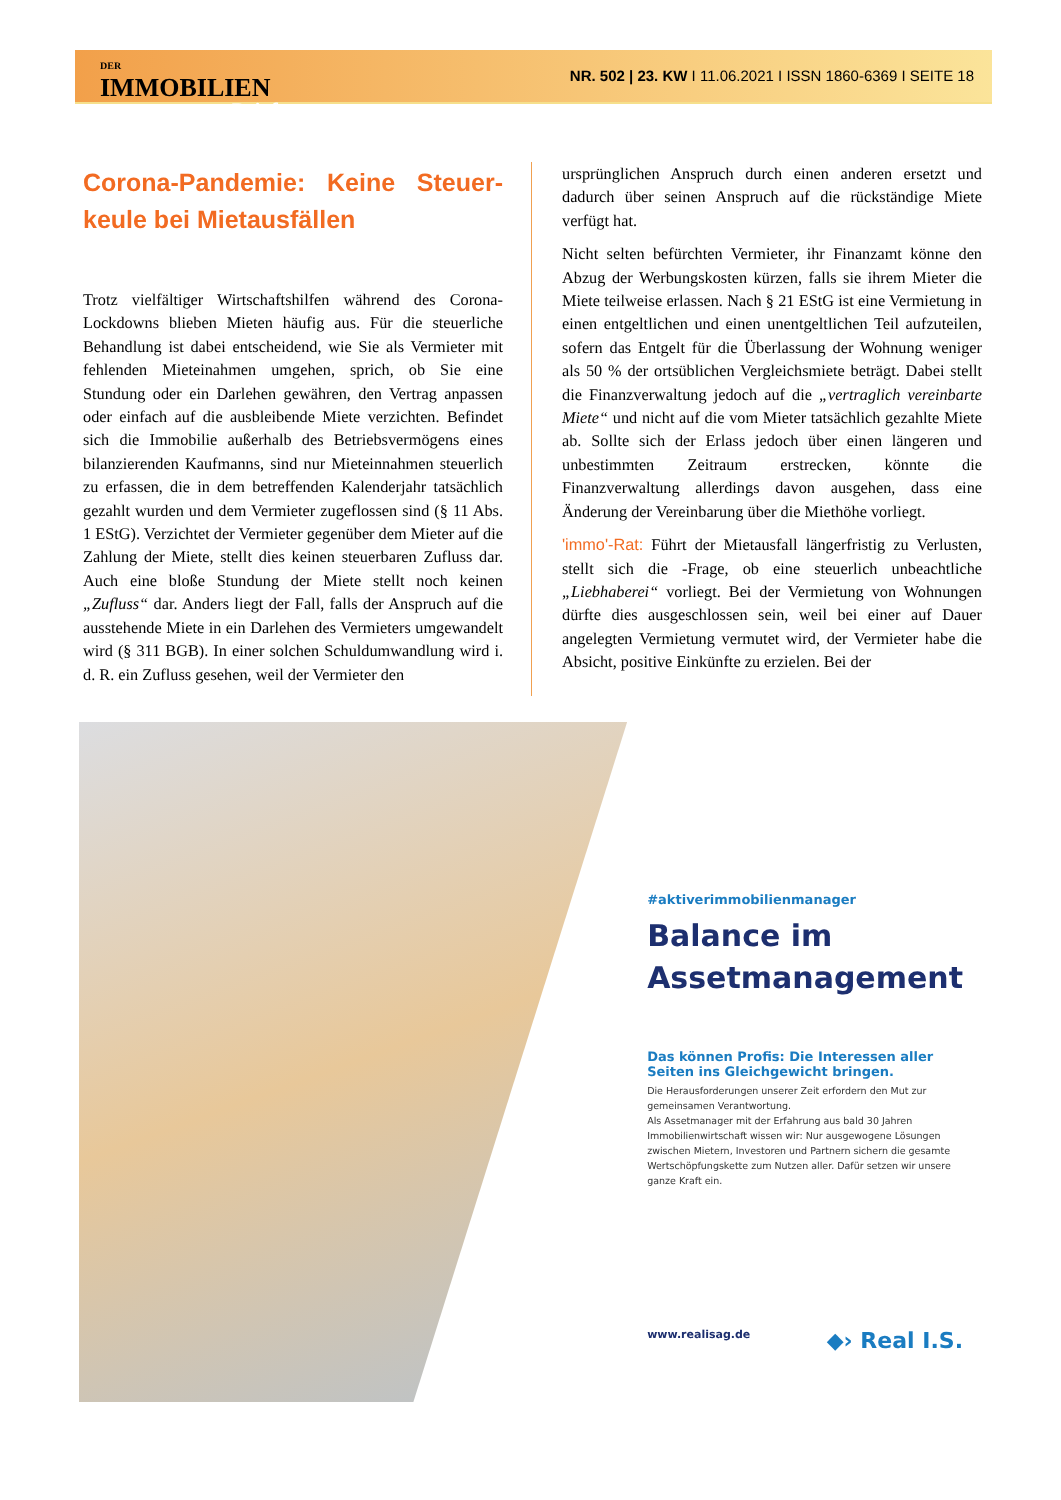DER
IMMOBILIEN
Brief
NR. 502 | 23. KW I 11.06.2021 I ISSN 1860-6369 I SEITE 18
Corona-Pandemie: Keine Steuer-keule bei Mietausfällen
Trotz vielfältiger Wirtschaftshilfen während des Corona-Lockdowns blieben Mieten häufig aus. Für die steuerliche Behandlung ist dabei entscheidend, wie Sie als Vermieter mit fehlenden Mieteinahmen umgehen, sprich, ob Sie eine Stundung oder ein Darlehen gewähren, den Vertrag anpassen oder einfach auf die ausbleibende Miete verzichten. Befindet sich die Immobilie außerhalb des Betriebsvermögens eines bilanzierenden Kaufmanns, sind nur Mieteinnahmen steuerlich zu erfassen, die in dem betreffenden Kalenderjahr tatsächlich gezahlt wurden und dem Vermieter zugeflossen sind (§ 11 Abs. 1 EStG). Verzichtet der Vermieter gegenüber dem Mieter auf die Zahlung der Miete, stellt dies keinen steuerbaren Zufluss dar. Auch eine bloße Stundung der Miete stellt noch keinen „Zufluss“ dar. Anders liegt der Fall, falls der Anspruch auf die ausstehende Miete in ein Darlehen des Vermieters umgewandelt wird (§ 311 BGB). In einer solchen Schuldumwandlung wird i. d. R. ein Zufluss gesehen, weil der Vermieter den
ursprünglichen Anspruch durch einen anderen ersetzt und dadurch über seinen Anspruch auf die rückständige Miete verfügt hat.
Nicht selten befürchten Vermieter, ihr Finanzamt könne den Abzug der Werbungskosten kürzen, falls sie ihrem Mieter die Miete teilweise erlassen. Nach § 21 EStG ist eine Vermietung in einen entgeltlichen und einen unentgeltlichen Teil aufzuteilen, sofern das Entgelt für die Überlassung der Wohnung weniger als 50 % der ortsüblichen Vergleichsmiete beträgt. Dabei stellt die Finanzverwaltung jedoch auf die „vertraglich vereinbarte Miete“ und nicht auf die vom Mieter tatsächlich gezahlte Miete ab. Sollte sich der Erlass jedoch über einen längeren und unbestimmten Zeitraum erstrecken, könnte die Finanzverwaltung allerdings davon ausgehen, dass eine Änderung der Vereinbarung über die Miethöhe vorliegt.
'immo'-Rat: Führt der Mietausfall längerfristig zu Verlusten, stellt sich die -Frage, ob eine steuerlich unbeachtliche „Liebhaberei“ vorliegt. Bei der Vermietung von Wohnungen dürfte dies ausgeschlossen sein, weil bei einer auf Dauer angelegten Vermietung vermutet wird, der Vermieter habe die Absicht, positive Einkünfte zu erzielen. Bei der
#aktiverimmobilienmanager
Balance im Assetmanagement
Das können Profis: Die Interessen aller Seiten ins Gleichgewicht bringen.
Die Herausforderungen unserer Zeit erfordern den Mut zur gemeinsamen Verantwortung.
Als Assetmanager mit der Erfahrung aus bald 30 Jahren Immobilienwirtschaft wissen wir: Nur ausgewogene Lösungen zwischen Mietern, Investoren und Partnern sichern die gesamte Wertschöpfungskette zum Nutzen aller. Dafür setzen wir unsere ganze Kraft ein.
www.realisag.de ◆› Real I.S.